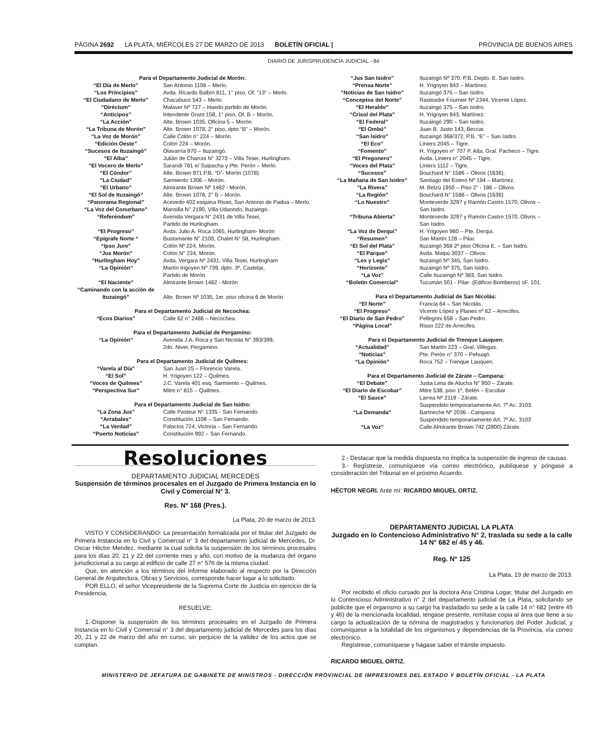PÁGINA 2692 LA PLATA, MIÉRCOLES 27 DE MARZO DE 2013 BOLETÍN OFICIAL | PROVINCIA DE BUENOS AIRES
DIARIO DE JURISPRUDENCIA JUDICIAL - 84
| Para el Departamento Judicial de Morón: | |
| “El Día de Merlo” | San Antonio 1108 – Merlo. |
| “Los Principios” | Avda. Ricardo Balbín 811, 1° piso, Of. “13” – Merlo. |
| “El Ciudadano de Merlo” | Chacabuco 543 – Merlo. |
| “Diréctum” | Malaver Nº 727 – Haedo partido de Morón. |
| “Anticipos” | Intendente Grant 158, 1° piso, Of. B – Morón. |
| “La Acción” | Alte. Brown 1035, Oficina 5 – Morón. |
| “La Tribuna de Morón” | Alte. Brown 1078, 2° piso, dpto “B” – Morón. |
| “La Voz de Morón” | Calle Colón n° 224 – Morón. |
| “Edición Oeste” | Colón 224 – Morón. |
| “Sucesos de Ituzaingó” | Olavarría 970 – Ituzaingó. |
| “El Alba” | Julián de Charras N° 3273 – Villa Tesei, Hurlingham. |
| “El Vocero de Merlo” | Sarandí 781 e/ Suipacha y Pte. Perón – Merlo. |
| “El Cóndor” | Alte. Brown 971 P.B. “D”- Morón (1078). |
| “La Ciudad” | Sarmiento 1306 – Morón. |
| “El Urbano” | Almirante Brown Nº 1482 - Morón. |
| “El Sol de Ituzaingó” | Alte. Brown 1078, 2° B – Morón. |
| “Panorama Regional” | Acevedo 402 esquina Rivas, San Antonio de Padua – Merlo. |
| “La Voz del Conurbano” | Mansilla N° 2190, Villa Udaondo, Ituzaingó. |
| “Referéndum” | Avenida Vergara N° 2431 de Villa Tesei, Partido de Hurlingham. |
| “El Progreso” | Avda. Julio A. Roca 1065, Hurlingham- Morón |
| “Epígrafe Norte “ | Bustamante N° 2100, Chalet N° 58, Hurlingham. |
| “Ipso Jure” | Colón Nº 224, Morón. |
| “Jus Morón” | Colón N° 224, Morón. |
| “Hurlingham Hoy” | Avda. Vergara Nº 2431, Villa Tesei, Hurlingham |
| “La Opinión” | Martín Irigoyen Nº 739, dpto. 3º, Castelar, Partido de Morón |
| “El Naciente” | Almirante Brown 1482 - Morón |
| “Caminando con la acción de Ituzaingó” | Alte. Brown Nº 1035, 1er. piso oficina 6 de Morón |
| Para el Departamento Judicial de Necochea: | |
| “Ecos Diarios” | Calle 62 n° 2486 – Necochea. |
| Para el Departamento Judicial de Pergamino: | |
| “La Opinión” | Avenida J.A. Roca y San Nicolás N° 393/399, 2do. Nivel, Pergamino. |
| Para el Departamento Judicial de Quilmes: | |
| “Varela al Día” | San Juan 25 – Florencio Varela. |
| “El Sol” | H. Yrigoyen 122 – Quilmes. |
| “Voces de Quilmes” | J.C. Varela 401 esq. Sarmiento – Quilmes. |
| “Perspectiva Sur” | Mitre n° 815 – Quilmes. |
| Para el Departamento Judicial de San Isidro: | |
| “La Zona Jus” | Calle Pasteur N° 1335 - San Fernando. |
| “Arrabales” | Constitución 1108 – San Fernando. |
| “La Verdad” | Palacios 724, Victoria – San Fernando. |
| “Puerto Noticias” | Constitución 992 – San Fernando. |
| “Jus San Isidro” | Ituzaingó Nº 370. P.B. Depto. E. San Isidro. |
| “Prensa Norte” | H. Yrigoyen 843 – Martínez. |
| “Noticias de San Isidro” | Ituzaingó 375 – San Isidro. |
| “Conceptos del Norte” | Rasteador Fournier Nº 2344, Vicente López. |
| “El Heraldo” | Ituzaingó 375 – San Isidro. |
| “Crisol del Plata” | H. Yrigoyen 843, Martínez. |
| “El Federal” | Ituzaingó 290 – San Isidro. |
| “El Ombú” | Juan B. Justo 143, Beccar. |
| “San Isidro” | Ituzaingó 368/372, P.B. “E” – San Isidro. |
| “El Eco” | Liniers 2045 – Tigre. |
| “Fomento” | H. Yrigoyen n° 707 P. Alta, Gral. Pacheco – Tigre. |
| “El Pregonero” | Avda. Liniers n° 2045 – Tigre. |
| “Voces del Plata” | Liniers 1112 – Tigre. |
| “Sucesos” | Bouchard N° 1586 – Olivos (1636). |
| “La Mañana de San Isidro” | Santiago del Estero Nº 194 – Martínez. |
| “La Rivera” | M. Belzú 1950 – Piso 2° - 186 – Olivos. |
| “La Región” | Bouchard N° 1586 – Olivos (1636) |
| “Lo Nuestro” | Monteverde 3297 y Ramón Castro 1570, Olivos – San Isidro. |
| “Tribuna Abierta” | Monteverde 3297 y Ramón Castro 1570, Olivos – San Isidro. |
| “La Voz de Derqui” | H. Yrigoyen 960 – Pte. Derqui. |
| “Resumen” | San Martín 128 – Pilar. |
| “El Sol del Plata” | Ituzaingó 368 2º piso Oficina E. – San Isidro. |
| “El Parque” | Avda. Maipú 3037 – Olivos. |
| “Lex y Legis” | Ituzaingó Nº 345, San Isidro. |
| “Horizonte” | Ituzaingó Nº 375, San Isidro. |
| “La Voz” | Calle Ituzaingó Nº 383, San Isidro. |
| “Boletín Comercial” | Tucumán 501 - Pilar- (Edificio Bomberos) oF. 101. |
| Para el Departamento Judicial de San Nicolás: | |
| “El Norte” | Francia 64 – San Nicolás. |
| “El Progreso” | Vicente López y Planes nº 62 – Arrecifes. |
| “El Diario de San Pedro” | Pellegrini 658 – San Pedro. |
| “Página Local” | Risso 222 de Arrecifes. |
| Para el Departamento Judicial de Trenque Lauquen: | |
| “Actualidad” | San Martín 223 – Gral. Villegas. |
| “Noticias” | Pte. Perón n° 370 – Pehuajó. |
| “La Opinión” | Roca 752 – Trenque Lauquen. |
| Para el Departamento Judicial de Zárate – Campana: | |
| “El Debate” | Justa Lima de Atucha N° 950 – Zárate. |
| “El Diario de Escobar” | Mitre 538, piso 1º, Belén – Escobar |
| “El Sauce” | Larrea Nº 2119 - Zárate. Suspendido temporariamente Art. 7º Ac. 3103. |
| “La Demanda” | Bartneche Nº 2036 - Campana Suspendido temporariamente Art. 7º Ac. 3103 |
| “La Voz” | Calle Almirante Brown 742 (2800) Zárate. |
Resoluciones
DEPARTAMENTO JUDICIAL MERCEDES
Suspensión de términos procesales en el Juzgado de Primera Instancia en lo Civil y Comercial N° 3.
Res. Nº 168 (Pres.).
La Plata, 20 de marzo de 2013.
VISTO Y CONSIDERANDO: La presentación formalizada por el titular del Juzgado de Primera Instancia en lo Civil y Comercial n° 3 del departamento judicial de Mercedes, Dr. Oscar Héctor Mendez, mediante la cual solicita la suspensión de los términos procesales para los días 20, 21 y 22 del corriente mes y año, con motivo de la mudanza del órgano jurisdiccional a su cargo al edificio de calle 27 n° 576 de la misma ciudad.
Que, en atención a los términos del informe elaborado al respecto por la Dirección General de Arquitectura, Obras y Servicios, corresponde hacer lugar a lo solicitado.
POR ELLO, el señor Vicepresidente de la Suprema Corte de Justicia en ejercicio de la Presidencia,
RESUELVE:
1.-Disponer la suspensión de los términos procesales en el Juzgado de Primera Instancia en lo Civil y Comercial n° 3 del departamento judicial de Mercedes para los días 20, 21 y 22 de marzo del año en curso, sin perjuicio de la validez de los actos que se cumplan.
2.- Destacar que la medida dispuesta no implica la suspensión de ingreso de causas.
3.- Regístrese, comuníquese vía correo electrónico, publíquese y póngase a consideración del Tribunal en el próximo Acuerdo.
HÉCTOR NEGRI. Ante mí: RICARDO MIGUEL ORTIZ.
DEPARTAMENTO JUDICIAL LA PLATA
Juzgado en lo Contencioso Administrativo N° 2, traslada su sede a la calle 14 N° 682 e/ 45 y 46.
Reg. Nº 125
La Plata, 19 de marzo de 2013.
Por recibido el oficio cursado por la doctora Ana Cristina Logar, titular del Juzgado en lo Contencioso Administrativo n° 2 del departamento judicial de La Plata, solicitando se publicite que el organismo a su cargo ha trasladado su sede a la calle 14 n° 682 (entre 45 y 46) de la mencionada localidad, téngase presente, remítase copia al área que tiene a su cargo la actualización de la nómina de magistrados y funcionarios del Poder Judicial, y comuníquese a la totalidad de los organismos y dependencias de la Provincia, vía correo electrónico.
Regístrese, comuníquese y hágase saber el trámite impuesto.
RICARDO MIGUEL ORTIZ.
MINISTERIO DE JEFATURA DE GABINETE DE MINISTROS - DIRECCIÓN PROVINCIAL DE IMPRESIONES DEL ESTADO Y BOLETÍN OFICIAL - LA PLATA